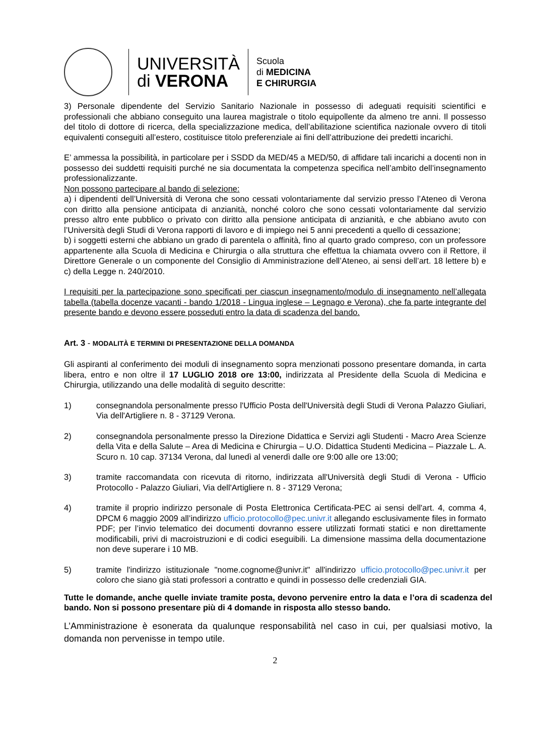UNIVERSITÀ
di VERONA
Scuola
di MEDICINA
E CHIRURGIA
3) Personale dipendente del Servizio Sanitario Nazionale in possesso di adeguati requisiti scientifici e professionali che abbiano conseguito una laurea magistrale o titolo equipollente da almeno tre anni. Il possesso del titolo di dottore di ricerca, della specializzazione medica, dell’abilitazione scientifica nazionale ovvero di titoli equivalenti conseguiti all’estero, costituisce titolo preferenziale ai fini dell’attribuzione dei predetti incarichi.
E’ ammessa la possibilità, in particolare per i SSDD da MED/45 a MED/50, di affidare tali incarichi a docenti non in possesso dei suddetti requisiti purché ne sia documentata la competenza specifica nell’ambito dell’insegnamento professionalizzante.
Non possono partecipare al bando di selezione:
a) i dipendenti dell’Università di Verona che sono cessati volontariamente dal servizio presso l’Ateneo di Verona con diritto alla pensione anticipata di anzianità, nonché coloro che sono cessati volontariamente dal servizio presso altro ente pubblico o privato con diritto alla pensione anticipata di anzianità, e che abbiano avuto con l’Università degli Studi di Verona rapporti di lavoro e di impiego nei 5 anni precedenti a quello di cessazione;
b) i soggetti esterni che abbiano un grado di parentela o affinità, fino al quarto grado compreso, con un professore appartenente alla Scuola di Medicina e Chirurgia o alla struttura che effettua la chiamata ovvero con il Rettore, il Direttore Generale o un componente del Consiglio di Amministrazione dell’Ateneo, ai sensi dell’art. 18 lettere b) e c) della Legge n. 240/2010.
I requisiti per la partecipazione sono specificati per ciascun insegnamento/modulo di insegnamento nell’allegata tabella (tabella docenze vacanti - bando 1/2018 - Lingua inglese – Legnago e Verona), che fa parte integrante del presente bando e devono essere posseduti entro la data di scadenza del bando.
Art. 3 - MODALITÀ E TERMINI DI PRESENTAZIONE DELLA DOMANDA
Gli aspiranti al conferimento dei moduli di insegnamento sopra menzionati possono presentare domanda, in carta libera, entro e non oltre il 17 LUGLIO 2018 ore 13:00, indirizzata al Presidente della Scuola di Medicina e Chirurgia, utilizzando una delle modalità di seguito descritte:
1) consegnandola personalmente presso l'Ufficio Posta dell'Università degli Studi di Verona Palazzo Giuliari, Via dell'Artigliere n. 8 - 37129 Verona.
2) consegnandola personalmente presso la Direzione Didattica e Servizi agli Studenti - Macro Area Scienze della Vita e della Salute – Area di Medicina e Chirurgia – U.O. Didattica Studenti Medicina – Piazzale L. A. Scuro n. 10 cap. 37134 Verona, dal lunedì al venerdì dalle ore 9:00 alle ore 13:00;
3) tramite raccomandata con ricevuta di ritorno, indirizzata all'Università degli Studi di Verona - Ufficio Protocollo - Palazzo Giuliari, Via dell'Artigliere n. 8 - 37129 Verona;
4) tramite il proprio indirizzo personale di Posta Elettronica Certificata-PEC ai sensi dell'art. 4, comma 4, DPCM 6 maggio 2009 all’indirizzo ufficio.protocollo@pec.univr.it allegando esclusivamente files in formato PDF; per l’invio telematico dei documenti dovranno essere utilizzati formati statici e non direttamente modificabili, privi di macroistruzioni e di codici eseguibili. La dimensione massima della documentazione non deve superare i 10 MB.
5) tramite l'indirizzo istituzionale "nome.cognome@univr.it" all'indirizzo ufficio.protocollo@pec.univr.it per coloro che siano già stati professori a contratto e quindi in possesso delle credenziali GIA.
Tutte le domande, anche quelle inviate tramite posta, devono pervenire entro la data e l’ora di scadenza del bando. Non si possono presentare più di 4 domande in risposta allo stesso bando.
L’Amministrazione è esonerata da qualunque responsabilità nel caso in cui, per qualsiasi motivo, la domanda non pervenisse in tempo utile.
2